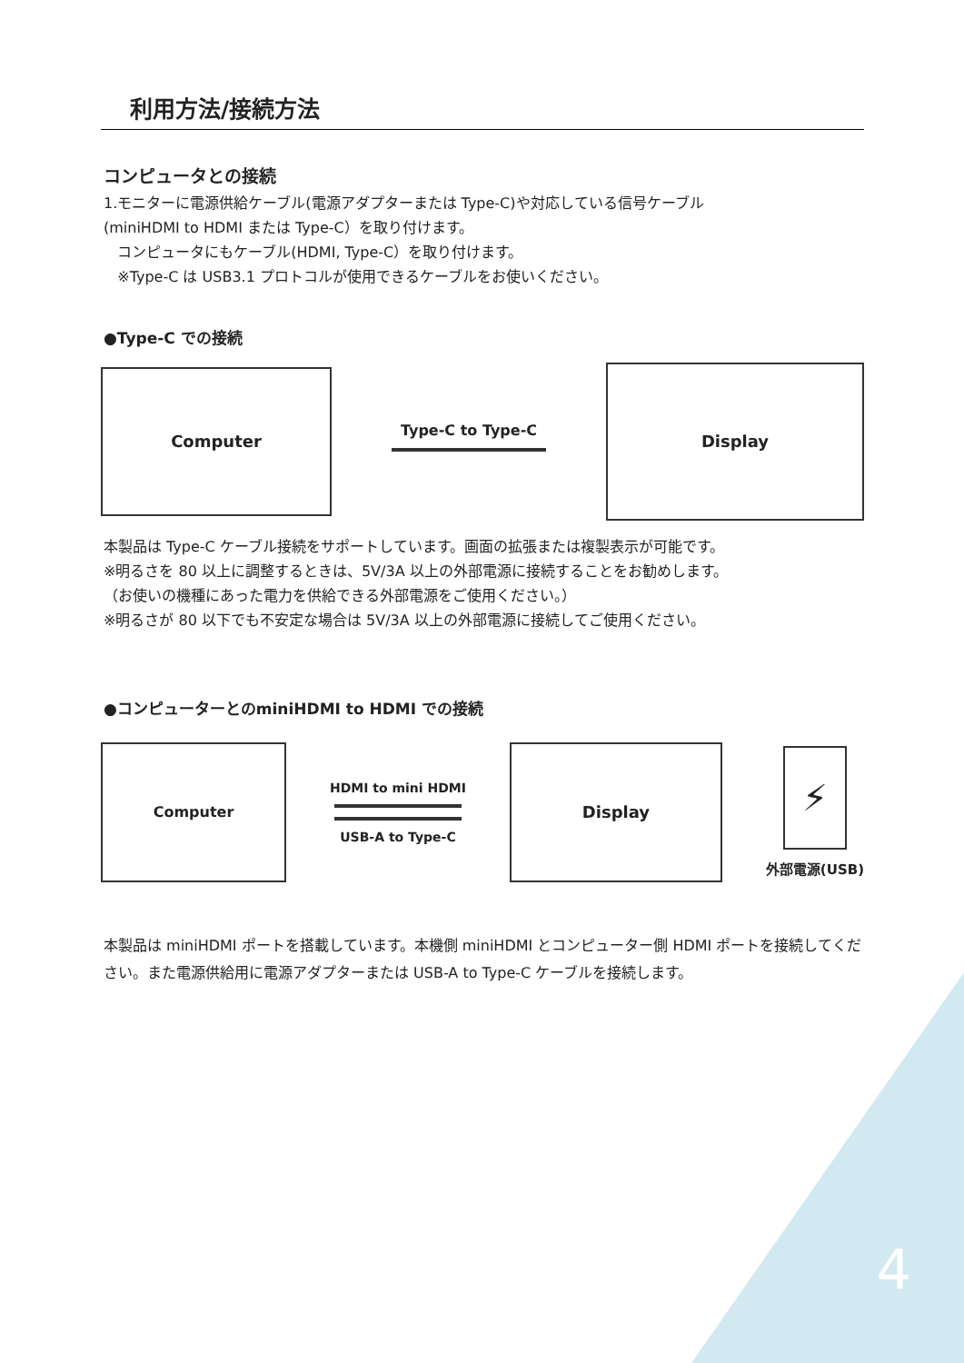利用方法/接続方法
コンピュータとの接続
1.モニターに電源供給ケーブル(電源アダプターまたは Type-C)や対応している信号ケーブル
(miniHDMI to HDMI または Type-C）を取り付けます。
コンピュータにもケーブル(HDMI, Type-C）を取り付けます。
※Type-C は USB3.1 プロトコルが使用できるケーブルをお使いください。
●Type-C での接続
Computer
Type-C to Type-C
Display
本製品は Type-C ケーブル接続をサポートしています。画面の拡張または複製表示が可能です。
※明るさを 80 以上に調整するときは、5V/3A 以上の外部電源に接続することをお勧めします。
（お使いの機種にあった電力を供給できる外部電源をご使用ください。）
※明るさが 80 以下でも不安定な場合は 5V/3A 以上の外部電源に接続してご使用ください。
●コンピューターとのminiHDMI to HDMI での接続
Computer
HDMI to mini HDMI
USB-A to Type-C
Display
⚡
外部電源(USB)
本製品は miniHDMI ポートを搭載しています。本機側 miniHDMI とコンピューター側 HDMI ポートを接続してください。また電源供給用に電源アダプターまたは USB-A to Type-C ケーブルを接続します。
4